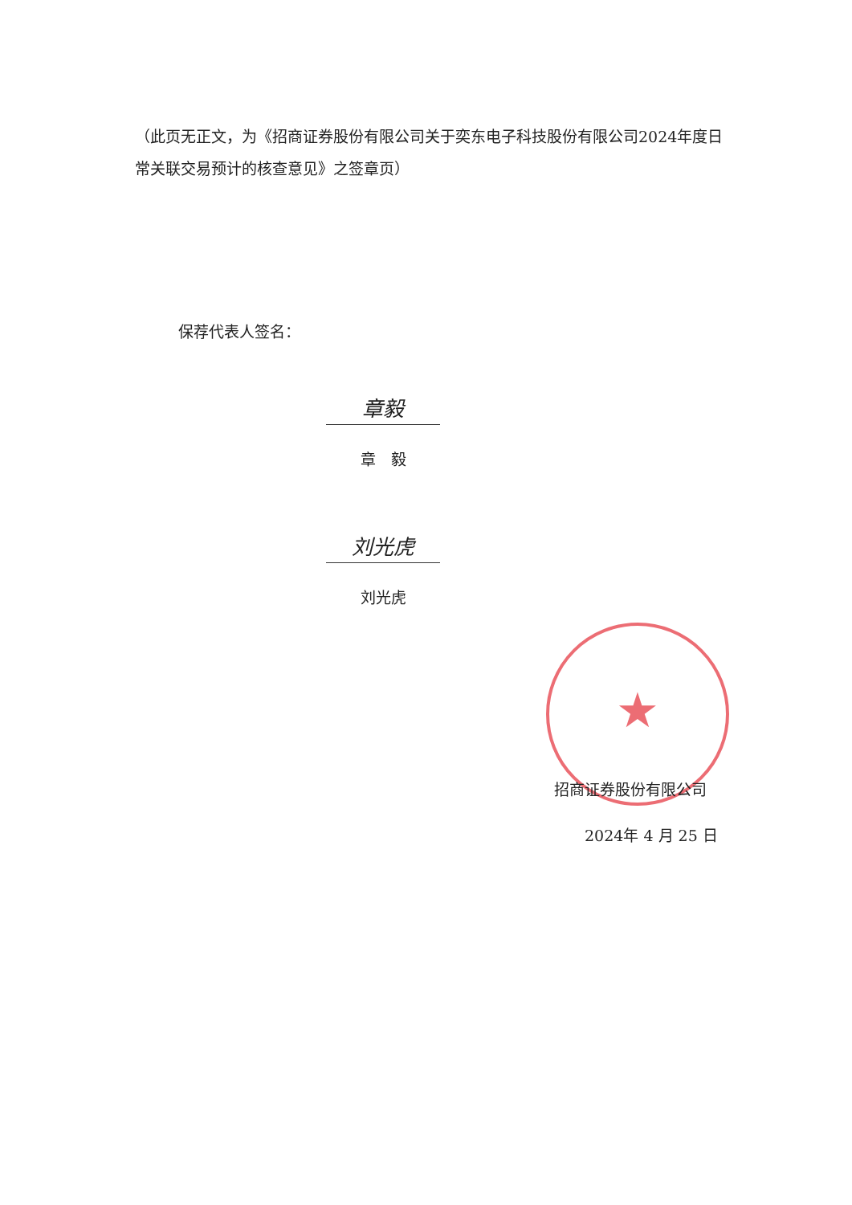（此页无正文，为《招商证券股份有限公司关于奕东电子科技股份有限公司2024年度日常关联交易预计的核查意见》之签章页）
保荐代表人签名：
章毅
章　毅
刘光虎
刘光虎
★
招商证券股份有限公司
2024年 4 月 25 日